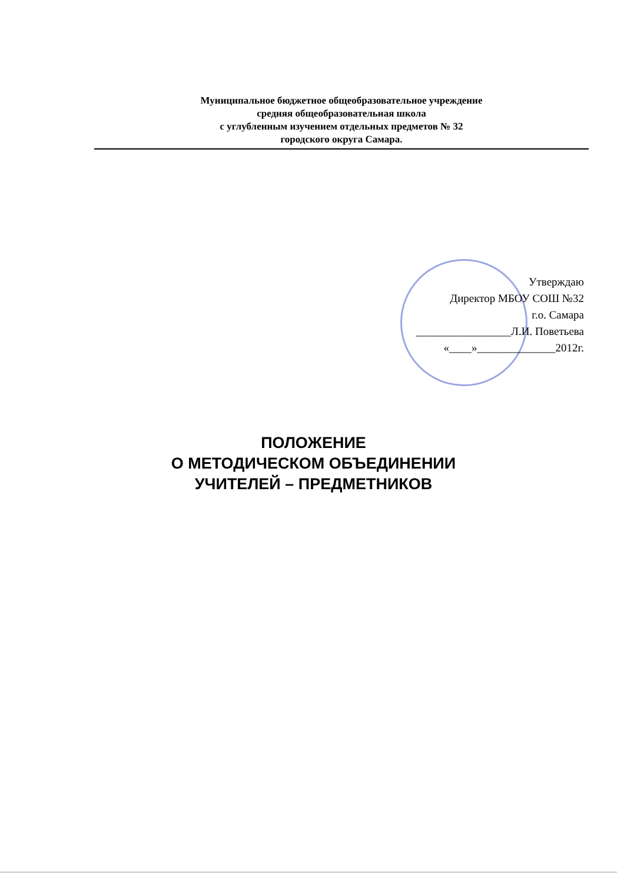Муниципальное бюджетное общеобразовательное учреждение
средняя общеобразовательная школа
с углубленным изучением отдельных предметов № 32
городского округа Самара.
Утверждаю
Директор МБОУ СОШ №32
г.о. Самара
_________________Л.И. Поветьева
«____»______________2012г.
ПОЛОЖЕНИЕ
О МЕТОДИЧЕСКОМ ОБЪЕДИНЕНИИ
УЧИТЕЛЕЙ – ПРЕДМЕТНИКОВ